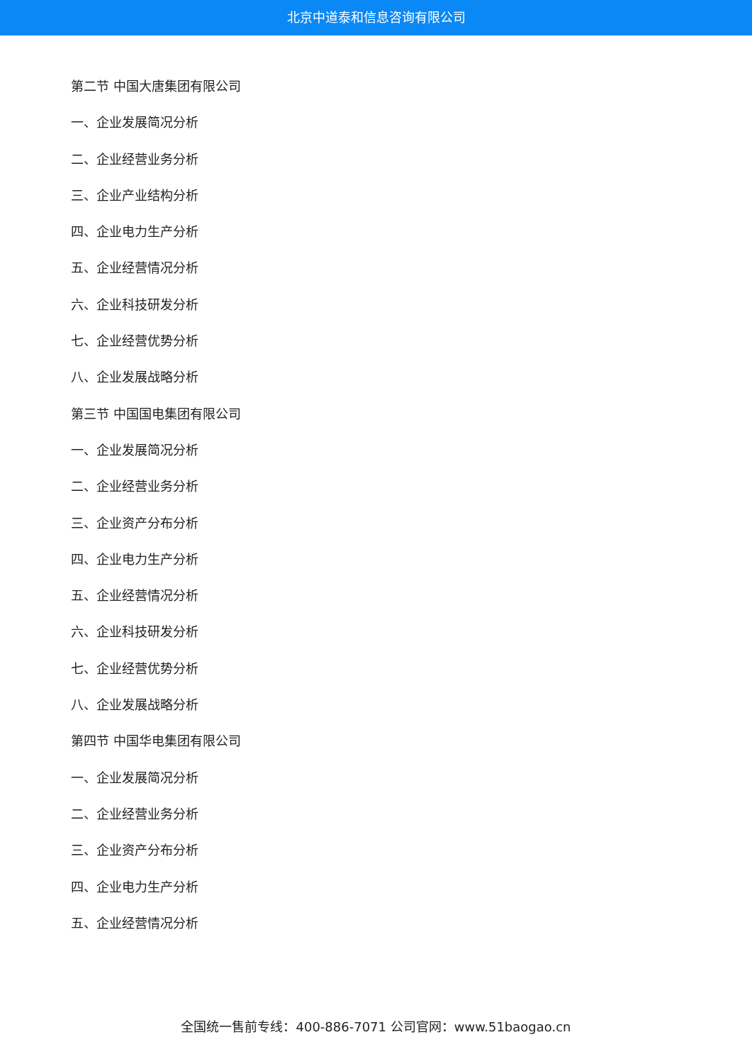北京中道泰和信息咨询有限公司
第二节 中国大唐集团有限公司
一、企业发展简况分析
二、企业经营业务分析
三、企业产业结构分析
四、企业电力生产分析
五、企业经营情况分析
六、企业科技研发分析
七、企业经营优势分析
八、企业发展战略分析
第三节 中国国电集团有限公司
一、企业发展简况分析
二、企业经营业务分析
三、企业资产分布分析
四、企业电力生产分析
五、企业经营情况分析
六、企业科技研发分析
七、企业经营优势分析
八、企业发展战略分析
第四节 中国华电集团有限公司
一、企业发展简况分析
二、企业经营业务分析
三、企业资产分布分析
四、企业电力生产分析
五、企业经营情况分析
全国统一售前专线：400-886-7071 公司官网：www.51baogao.cn